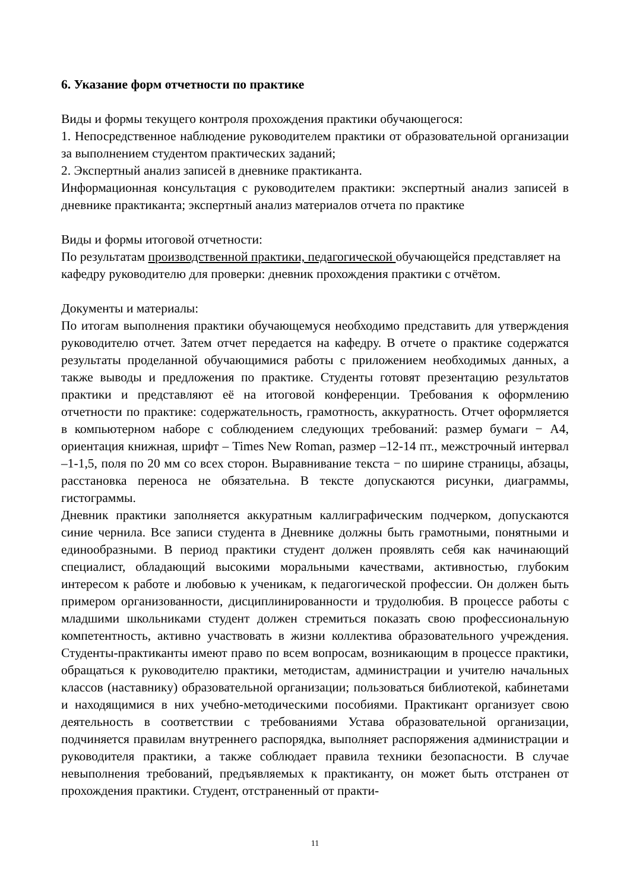6. Указание форм отчетности по практике
Виды и формы текущего контроля прохождения практики обучающегося:
1. Непосредственное наблюдение руководителем практики от образовательной организации за выполнением студентом практических заданий;
2. Экспертный анализ записей в дневнике практиканта.
Информационная консультация с руководителем практики: экспертный анализ записей в дневнике практиканта; экспертный анализ материалов отчета по практике
Виды и формы итоговой отчетности:
По результатам производственной практики, педагогической обучающейся представляет на кафедру руководителю для проверки: дневник прохождения практики с отчётом.
Документы и материалы:
По итогам выполнения практики обучающемуся необходимо представить для утверждения руководителю отчет. Затем отчет передается на кафедру. В отчете о практике содержатся результаты проделанной обучающимися работы с приложением необходимых данных, а также выводы и предложения по практике. Студенты готовят презентацию результатов практики и представляют её на итоговой конференции. Требования к оформлению отчетности по практике: содержательность, грамотность, аккуратность. Отчет оформляется в компьютерном наборе с соблюдением следующих требований: размер бумаги − А4, ориентация книжная, шрифт – Times New Roman, размер –12-14 пт., межстрочный интервал –1-1,5, поля по 20 мм со всех сторон. Выравнивание текста − по ширине страницы, абзацы, расстановка переноса не обязательна. В тексте допускаются рисунки, диаграммы, гистограммы.
Дневник практики заполняется аккуратным каллиграфическим подчерком, допускаются синие чернила. Все записи студента в Дневнике должны быть грамотными, понятными и единообразными. В период практики студент должен проявлять себя как начинающий специалист, обладающий высокими моральными качествами, активностью, глубоким интересом к работе и любовью к ученикам, к педагогической профессии. Он должен быть примером организованности, дисциплинированности и трудолюбия. В процессе работы с младшими школьниками студент должен стремиться показать свою профессиональную компетентность, активно участвовать в жизни коллектива образовательного учреждения. Студенты-практиканты имеют право по всем вопросам, возникающим в процессе практики, обращаться к руководителю практики, методистам, администрации и учителю начальных классов (наставнику) образовательной организации; пользоваться библиотекой, кабинетами и находящимися в них учебно-методическими пособиями. Практикант организует свою деятельность в соответствии с требованиями Устава образовательной организации, подчиняется правилам внутреннего распорядка, выполняет распоряжения администрации и руководителя практики, а также соблюдает правила техники безопасности. В случае невыполнения требований, предъявляемых к практиканту, он может быть отстранен от прохождения практики. Студент, отстраненный от практи-
11